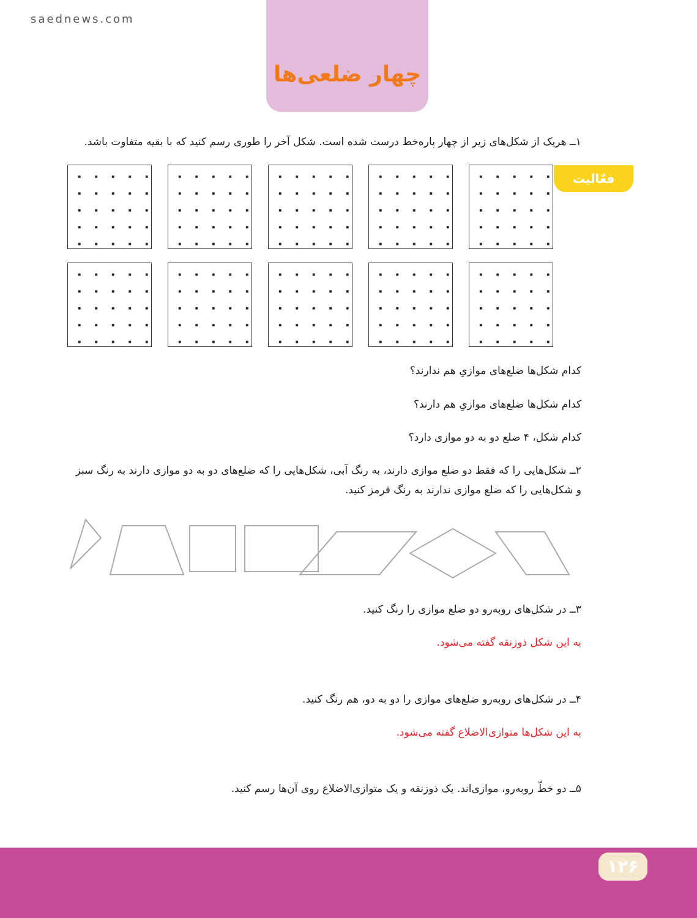saednews.com
چهار ضلعی‌ها
فعّالیت
۱ــ هریک از شکل‌های زیر از چهار پاره‌خط درست شده است. شکل آخر را طوری رسم کنید که با بقیه متفاوت باشد.
کدام شکل‌ها ضلع‌های موازیِ هم ندارند؟
کدام شکل‌ها ضلع‌های موازیِ هم دارند؟
کدام شکل، ۴ ضلع دو به دو موازی دارد؟
۲ــ شکل‌هایی را که فقط دو ضلع موازی دارند، به رنگ آبی، شکل‌هایی را که ضلع‌های دو به دو موازی دارند به رنگ سبز و شکل‌هایی را که ضلع موازی ندارند به رنگ قرمز کنید.
۳ــ در شکل‌های روبه‌رو دو ضلع موازی را رنگ کنید.
به این شکل ذوزنقه گفته می‌شود.
۴ــ در شکل‌های روبه‌رو ضلع‌های موازی را دو به دو، هم رنگ کنید.
به این شکل‌ها متوازی‌الاضلاع گفته می‌شود.
۵ــ دو خطّ روبه‌رو، موازی‌اند. یک ذوزنقه و یک متوازی‌الاضلاع روی آن‌ها رسم کنید.
۱۲۶